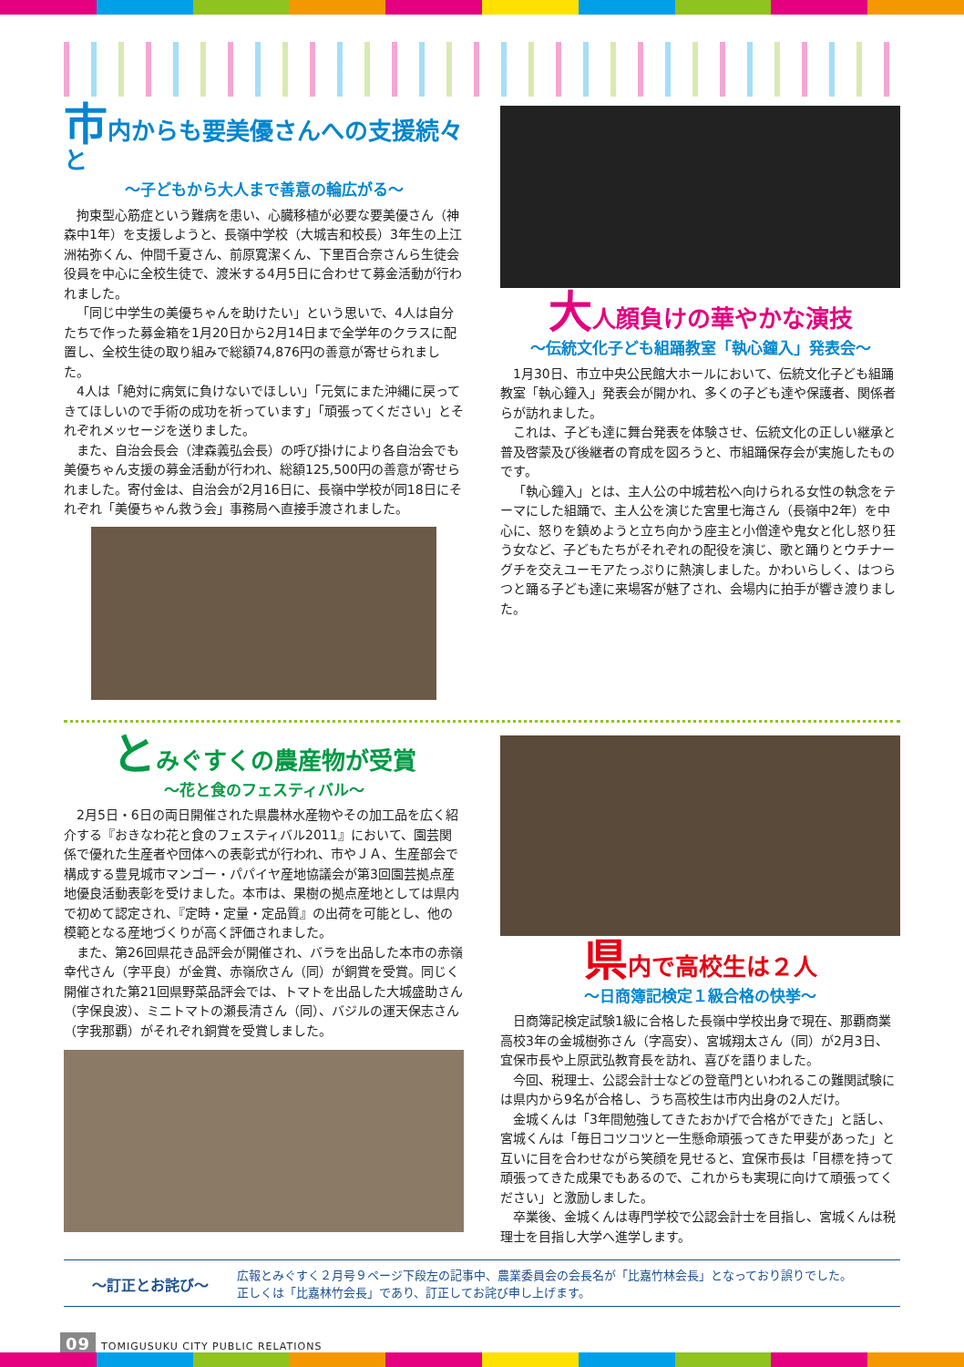市内からも要美優さんへの支援続々と
～子どもから大人まで善意の輪広がる～
拘束型心筋症という難病を患い、心臓移植が必要な要美優さん（神森中1年）を支援しようと、長嶺中学校（大城吉和校長）3年生の上江洲祐弥くん、仲間千夏さん、前原寛潔くん、下里百合奈さんら生徒会役員を中心に全校生徒で、渡米する4月5日に合わせて募金活動が行われました。
「同じ中学生の美優ちゃんを助けたい」という思いで、4人は自分たちで作った募金箱を1月20日から2月14日まで全学年のクラスに配置し、全校生徒の取り組みで総額74,876円の善意が寄せられました。
4人は「絶対に病気に負けないでほしい」「元気にまた沖縄に戻ってきてほしいので手術の成功を祈っています」「頑張ってください」とそれぞれメッセージを送りました。
また、自治会長会（津森義弘会長）の呼び掛けにより各自治会でも美優ちゃん支援の募金活動が行われ、総額125,500円の善意が寄せられました。寄付金は、自治会が2月16日に、長嶺中学校が同18日にそれぞれ「美優ちゃん救う会」事務局へ直接手渡されました。
大人顔負けの華やかな演技
～伝統文化子ども組踊教室「執心鐘入」発表会～
1月30日、市立中央公民館大ホールにおいて、伝統文化子ども組踊教室「執心鐘入」発表会が開かれ、多くの子ども達や保護者、関係者らが訪れました。
これは、子ども達に舞台発表を体験させ、伝統文化の正しい継承と普及啓蒙及び後継者の育成を図ろうと、市組踊保存会が実施したものです。
「執心鐘入」とは、主人公の中城若松へ向けられる女性の執念をテーマにした組踊で、主人公を演じた宮里七海さん（長嶺中2年）を中心に、怒りを鎮めようと立ち向かう座主と小僧達や鬼女と化し怒り狂う女など、子どもたちがそれぞれの配役を演じ、歌と踊りとウチナーグチを交えユーモアたっぷりに熱演しました。かわいらしく、はつらつと踊る子ども達に来場客が魅了され、会場内に拍手が響き渡りました。
とみぐすくの農産物が受賞
～花と食のフェスティバル～
2月5日・6日の両日開催された県農林水産物やその加工品を広く紹介する『おきなわ花と食のフェスティバル2011』において、園芸関係で優れた生産者や団体への表彰式が行われ、市やＪＡ、生産部会で構成する豊見城市マンゴー・パパイヤ産地協議会が第3回園芸拠点産地優良活動表彰を受けました。本市は、果樹の拠点産地としては県内で初めて認定され、『定時・定量・定品質』の出荷を可能とし、他の模範となる産地づくりが高く評価されました。
また、第26回県花き品評会が開催され、バラを出品した本市の赤嶺幸代さん（字平良）が金賞、赤嶺欣さん（同）が銅賞を受賞。同じく開催された第21回県野菜品評会では、トマトを出品した大城盛助さん（字保良波）、ミニトマトの瀬長清さん（同）、バジルの運天保志さん（字我那覇）がそれぞれ銅賞を受賞しました。
県内で高校生は２人
～日商簿記検定１級合格の快挙～
日商簿記検定試験1級に合格した長嶺中学校出身で現在、那覇商業高校3年の金城樹弥さん（字高安）、宮城翔太さん（同）が2月3日、宜保市長や上原武弘教育長を訪れ、喜びを語りました。
今回、税理士、公認会計士などの登竜門といわれるこの難関試験には県内から9名が合格し、うち高校生は市内出身の2人だけ。
金城くんは「3年間勉強してきたおかげで合格ができた」と話し、宮城くんは「毎日コツコツと一生懸命頑張ってきた甲斐があった」と互いに目を合わせながら笑顔を見せると、宜保市長は「目標を持って頑張ってきた成果でもあるので、これからも実現に向けて頑張ってください」と激励しました。
卒業後、金城くんは専門学校で公認会計士を目指し、宮城くんは税理士を目指し大学へ進学します。
～訂正とお詫び～
広報とみぐすく２月号９ページ下段左の記事中、農業委員会の会長名が「比嘉竹林会長」となっており誤りでした。
正しくは「比嘉林竹会長」であり、訂正してお詫び申し上げます。
09 TOMIGUSUKU CITY PUBLIC RELATIONS